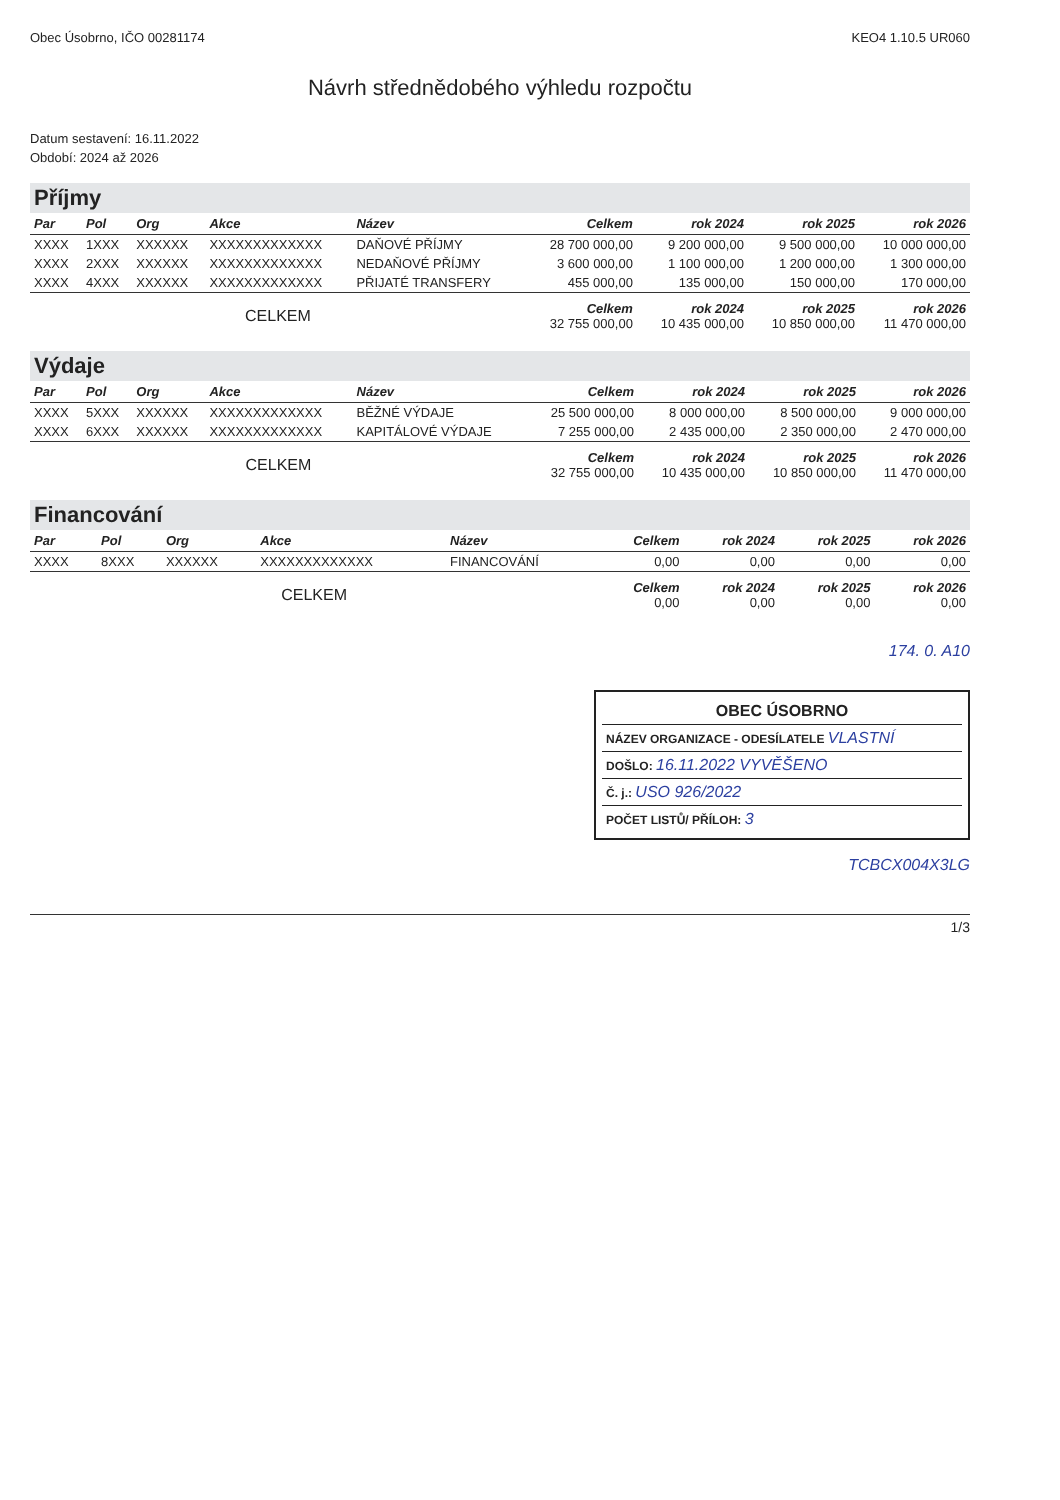Obec Úsobrno, IČO 00281174 KEO4 1.10.5 UR060
Návrh střednědobého výhledu rozpočtu
Datum sestavení: 16.11.2022
Období: 2024 až 2026
Příjmy
| Par | Pol | Org | Akce | Název | Celkem | rok 2024 | rok 2025 | rok 2026 |
| --- | --- | --- | --- | --- | --- | --- | --- | --- |
| XXXX | 1XXX | XXXXXX | XXXXXXXXXXXXX | DAŇOVÉ PŘÍJMY | 28 700 000,00 | 9 200 000,00 | 9 500 000,00 | 10 000 000,00 |
| XXXX | 2XXX | XXXXXX | XXXXXXXXXXXXX | NEDAŇOVÉ PŘÍJMY | 3 600 000,00 | 1 100 000,00 | 1 200 000,00 | 1 300 000,00 |
| XXXX | 4XXX | XXXXXX | XXXXXXXXXXXXX | PŘIJATÉ TRANSFERY | 455 000,00 | 135 000,00 | 150 000,00 | 170 000,00 |
| CELKEM | | | | | Celkem 32 755 000,00 | rok 2024 10 435 000,00 | rok 2025 10 850 000,00 | rok 2026 11 470 000,00 |
Výdaje
| Par | Pol | Org | Akce | Název | Celkem | rok 2024 | rok 2025 | rok 2026 |
| --- | --- | --- | --- | --- | --- | --- | --- | --- |
| XXXX | 5XXX | XXXXXX | XXXXXXXXXXXXX | BĚŽNÉ VÝDAJE | 25 500 000,00 | 8 000 000,00 | 8 500 000,00 | 9 000 000,00 |
| XXXX | 6XXX | XXXXXX | XXXXXXXXXXXXX | KAPITÁLOVÉ VÝDAJE | 7 255 000,00 | 2 435 000,00 | 2 350 000,00 | 2 470 000,00 |
| CELKEM | | | | | Celkem 32 755 000,00 | rok 2024 10 435 000,00 | rok 2025 10 850 000,00 | rok 2026 11 470 000,00 |
Financování
| Par | Pol | Org | Akce | Název | Celkem | rok 2024 | rok 2025 | rok 2026 |
| --- | --- | --- | --- | --- | --- | --- | --- | --- |
| XXXX | 8XXX | XXXXXX | XXXXXXXXXXXXX | FINANCOVÁNÍ | 0,00 | 0,00 | 0,00 | 0,00 |
| CELKEM | | | | | Celkem 0,00 | rok 2024 0,00 | rok 2025 0,00 | rok 2026 0,00 |
174. 0. A10
OBEC ÚSOBRNO
NÁZEV ORGANIZACE - ODESÍLATELE VLASTNÍ
DOŠLO: 16.11.2022 VYVĚŠENO
Č. j.: USO 926/2022
POČET LISTŮ/ PŘÍLOH: 3
TCBCX004X3LG
1/3